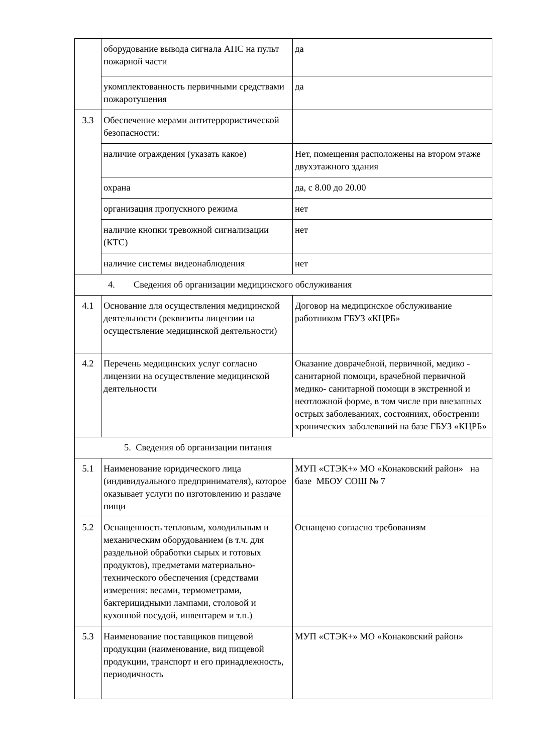| | оборудование вывода сигнала АПС на пульт пожарной части | да |
| | укомплектованность первичными средствами пожаротушения | да |
| 3.3 | Обеспечение мерами антитеррористической безопасности: | |
| | наличие ограждения (указать какое) | Нет, помещения расположены на втором этаже двухэтажного здания |
| | охрана | да, с 8.00 до 20.00 |
| | организация пропускного режима | нет |
| | наличие кнопки тревожной сигнализации (КТС) | нет |
| | наличие системы видеонаблюдения | нет |
| 4. Сведения об организации медицинского обслуживания | | |
| 4.1 | Основание для осуществления медицинской деятельности (реквизиты лицензии на осуществление медицинской деятельности) | Договор на медицинское обслуживание работником ГБУЗ «КЦРБ» |
| 4.2 | Перечень медицинских услуг согласно лицензии на осуществление медицинской деятельности | Оказание доврачебной, первичной, медико - санитарной помощи, врачебной первичной медико- санитарной помощи в экстренной и неотложной форме, в том числе при внезапных острых заболеваниях, состояниях, обострении хронических заболеваний на базе ГБУЗ «КЦРБ» |
| 5. Сведения об организации питания | | |
| 5.1 | Наименование юридического лица (индивидуального предпринимателя), которое оказывает услуги по изготовлению и раздаче пищи | МУП «СТЭК+» МО «Конаковский район» на базе МБОУ СОШ № 7 |
| 5.2 | Оснащенность тепловым, холодильным и механическим оборудованием (в т.ч. для раздельной обработки сырых и готовых продуктов), предметами материально-технического обеспечения (средствами измерения: весами, термометрами, бактерицидными лампами, столовой и кухонной посудой, инвентарем и т.п.) | Оснащено согласно требованиям |
| 5.3 | Наименование поставщиков пищевой продукции (наименование, вид пищевой продукции, транспорт и его принадлежность, периодичность | МУП «СТЭК+» МО «Конаковский район» |